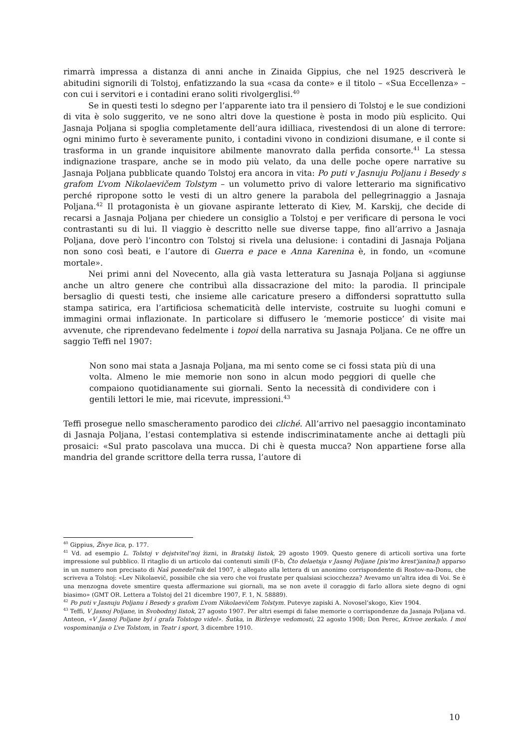rimarrà impressa a distanza di anni anche in Zinaida Gippius, che nel 1925 descriverà le abitudini signorili di Tolstoj, enfatizzando la sua «casa da conte» e il titolo – «Sua Eccellenza» – con cui i servitori e i contadini erano soliti rivolgerglisi.<sup>40</sup>
Se in questi testi lo sdegno per l’apparente iato tra il pensiero di Tolstoj e le sue condizioni di vita è solo suggerito, ve ne sono altri dove la questione è posta in modo più esplicito. Qui Jasnaja Poljana si spoglia completamente dell’aura idilliaca, rivestendosi di un alone di terrore: ogni minimo furto è severamente punito, i contadini vivono in condizioni disumane, e il conte si trasforma in un grande inquisitore abilmente manovrato dalla perfida consorte.<sup>41</sup> La stessa indignazione traspare, anche se in modo più velato, da una delle poche opere narrative su Jasnaja Poljana pubblicate quando Tolstoj era ancora in vita: Po puti v Jasnuju Poljanu i Besedy s grafom L’vom Nikolaevičem Tolstym – un volumetto privo di valore letterario ma significativo perché ripropone sotto le vesti di un altro genere la parabola del pellegrinaggio a Jasnaja Poljana.<sup>42</sup> Il protagonista è un giovane aspirante letterato di Kiev, M. Karskij, che decide di recarsi a Jasnaja Poljana per chiedere un consiglio a Tolstoj e per verificare di persona le voci contrastanti su di lui. Il viaggio è descritto nelle sue diverse tappe, fino all’arrivo a Jasnaja Poljana, dove però l’incontro con Tolstoj si rivela una delusione: i contadini di Jasnaja Poljana non sono così beati, e l’autore di Guerra e pace e Anna Karenina è, in fondo, un «comune mortale».
Nei primi anni del Novecento, alla già vasta letteratura su Jasnaja Poljana si aggiunse anche un altro genere che contribuì alla dissacrazione del mito: la parodia. Il principale bersaglio di questi testi, che insieme alle caricature presero a diffondersi soprattutto sulla stampa satirica, era l’artificiosa schematicità delle interviste, costruite su luoghi comuni e immagini ormai inflazionate. In particolare si diffusero le ‘memorie posticce’ di visite mai avvenute, che riprendevano fedelmente i topoi della narrativa su Jasnaja Poljana. Ce ne offre un saggio Teffi nel 1907:
Non sono mai stata a Jasnaja Poljana, ma mi sento come se ci fossi stata più di una volta. Almeno le mie memorie non sono in alcun modo peggiori di quelle che compaiono quotidianamente sui giornali. Sento la necessità di condividere con i gentili lettori le mie, mai ricevute, impressioni.<sup>43</sup>
Teffi prosegue nello smascheramento parodico dei cliché. All’arrivo nel paesaggio incontaminato di Jasnaja Poljana, l’estasi contemplativa si estende indiscriminatamente anche ai dettagli più prosaici: «Sul prato pascolava una mucca. Di chi è questa mucca? Non appartiene forse alla mandria del grande scrittore della terra russa, l’autore di
<sup>40</sup> Gippius, Živye lica, p. 177.
<sup>41</sup> Vd. ad esempio L. Tolstoj v dejstvitel’noj žizni, in Bratskij listok, 29 agosto 1909. Questo genere di articoli sortiva una forte impressione sul pubblico. Il ritaglio di un articolo dai contenuti simili (F-b, Čto delaetsja v Jasnoj Poljane [pis'mo krest'janina]) apparso in un numero non precisato di Naš ponedel'nik del 1907, è allegato alla lettera di un anonimo corrispondente di Rostov-na-Donu, che scriveva a Tolstoj: «Lev Nikolaevič, possibile che sia vero che voi frustate per qualsiasi sciocchezza? Avevamo un’altra idea di Voi. Se è una menzogna dovete smentire questa affermazione sui giornali, ma se non avete il coraggio di farlo allora siete degno di ogni biasimo» (GMT OR. Lettera a Tolstoj del 21 dicembre 1907, F. 1, N. 58889).
<sup>42</sup> Po puti v Jasnuju Poljanu i Besedy s grafom L’vom Nikolaevičem Tolstym. Putevye zapiski A. Novosel’skogo, Kiev 1904.
<sup>43</sup> Teffi, V Jasnoj Poljane, in Svobodnyj listok, 27 agosto 1907. Per altri esempi di false memorie o corrispondenze da Jasnaja Poljana vd. Anteon, «V Jasnoj Poljane byl i grafa Tolstogo videl». Šutka, in Birževye vedomosti, 22 agosto 1908; Don Perec, Krivoe zerkalo. I moi vospominanija o L’ve Tolstom, in Teatr i sport, 3 dicembre 1910.
10